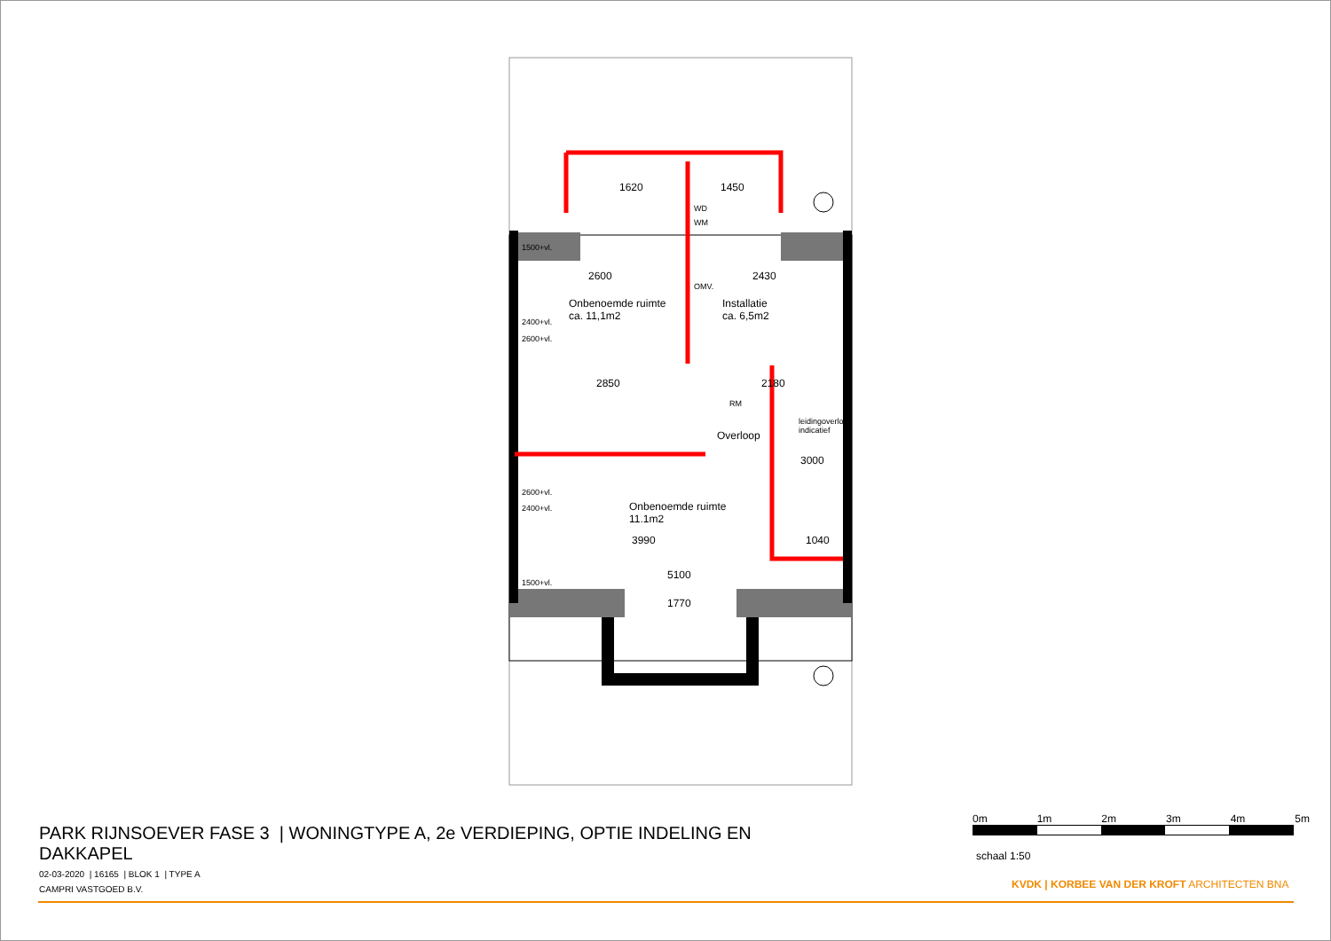1620 1450
WD
WM
2600 2430
OMV.
1500+vl.
Onbenoemde ruimte
ca. 11,1m2
Installatie
ca. 6,5m2
2400+vl.
2600+vl.
2850 2180
RM
Overloop
leidingoverloop indicatief
3000
2600+vl.
2400+vl.
Onbenoemde ruimte
11.1m2
3990 1040
5100
1500+vl.
1770
PARK RIJNSOEVER FASE 3 | WONINGTYPE A, 2e VERDIEPING, OPTIE INDELING EN DAKKAPEL
02-03-2020 | 16165 | BLOK 1 | TYPE A
CAMPRI VASTGOED B.V.
0m 1m 2m 3m 4m 5m
schaal 1:50
KVDK | KORBEE VAN DER KROFT ARCHITECTEN BNA